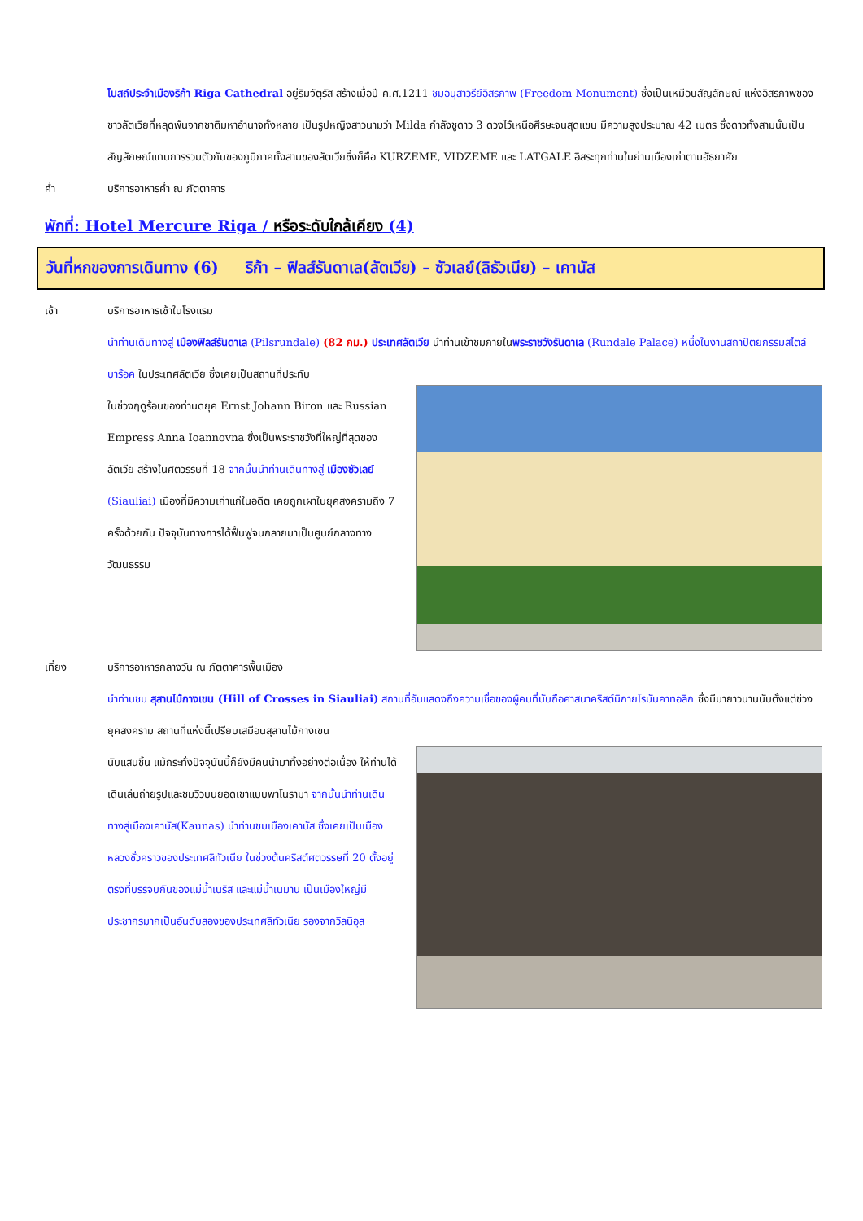โบสถ์ประจำเมืองริก้า Riga Cathedral อยู่ริมจัตุรัส สร้างเมื่อปี ค.ศ.1211 ชมอนุสาวรีย์อิสรภาพ (Freedom Monument) ซึ่งเป็นเหมือนสัญลักษณ์ แห่งอิสรภาพของชาวลัตเวียที่หลุดพ้นจากชาติมหาอำนาจทั้งหลาย เป็นรูปหญิงสาวนามว่า Milda กำลังชูดาว 3 ดวงไว้เหนือศีรษะจนสุดแขน มีความสูงประมาณ 42 เมตร ซึ่งดาวทั้งสามนั้นเป็นสัญลักษณ์แทนการรวมตัวกันของภูมิภาคทั้งสามของลัตเวียซึ่งก็คือ KURZEME, VIDZEME และ LATGALE อิสระทุกท่านในย่านเมืองเก่าตามอัธยาศัย
ค่ำ บริการอาหารค่ำ ณ ภัตตาคาร
พักที่: Hotel Mercure Riga / หรือระดับใกล้เคียง (4)
วันที่หกของการเดินทาง (6) ริก้า – ฟิลส์รันดาเล(ลัตเวีย) – ซัวเลย์(ลิธัวเนีย) – เคานัส
เช้า บริการอาหารเช้าในโรงแรม
นำท่านเดินทางสู่ เมืองฟิลส์รันดาเล (Pilsrundale) (82 กม.) ประเทศลัตเวีย นำท่านเข้าชมภายในพระราชวังรันดาเล (Rundale Palace) หนึ่งในงานสถาปัตยกรรมสไตล์บาร๊อค ในประเทศลัตเวีย ซึ่งเคยเป็นสถานที่ประทับ
ในช่วงฤดูร้อนของท่านดยุค Ernst Johann Biron และ Russian Empress Anna Ioannovna ซึ่งเป็นพระราชวังที่ใหญ่ที่สุดของลัตเวีย สร้างในศตวรรษที่ 18 จากนั้นนำท่านเดินทางสู่ เมืองซัวเลย์ (Siauliai) เมืองที่มีความเก่าแก่ในอดีต เคยถูกเผาในยุคสงครามถึง 7 ครั้งด้วยกัน ปัจจุบันทางการได้ฟื้นฟูจนกลายมาเป็นศูนย์กลางทางวัฒนธรรม
เที่ยง บริการอาหารกลางวัน ณ ภัตตาคารพื้นเมือง
นำท่านชม สุสานไม้กางเขน (Hill of Crosses in Siauliai) สถานที่อันแสดงถึงความเชื่อของผู้คนที่นับถือศาสนาคริสต์นิกายโรมันคาทอลิก ซึ่งมีมายาวนานนับตั้งแต่ช่วงยุคสงคราม สถานที่แห่งนี้เปรียบเสมือนสุสานไม้กางเขน
นับแสนชิ้น แม้กระทั่งปัจจุบันนี้ก็ยังมีคนนำมาทิ้งอย่างต่อเนื่อง ให้ท่านได้เดินเล่นถ่ายรูปและชมวิวบนยอดเขาแบบพาโนรามา จากนั้นนำท่านเดินทางสู่เมืองเคานัส(Kaunas) นำท่านชมเมืองเคานัส ซึ่งเคยเป็นเมืองหลวงชั่วคราวของประเทศลิทัวเนีย ในช่วงต้นคริสต์ศตวรรษที่ 20 ตั้งอยู่ตรงที่บรรจบกันของแม่น้ำเนริส และแม่น้ำเนมาน เป็นเมืองใหญ่มีประชากรมากเป็นอันดับสองของประเทศลิทัวเนีย รองจากวิลนิอุส